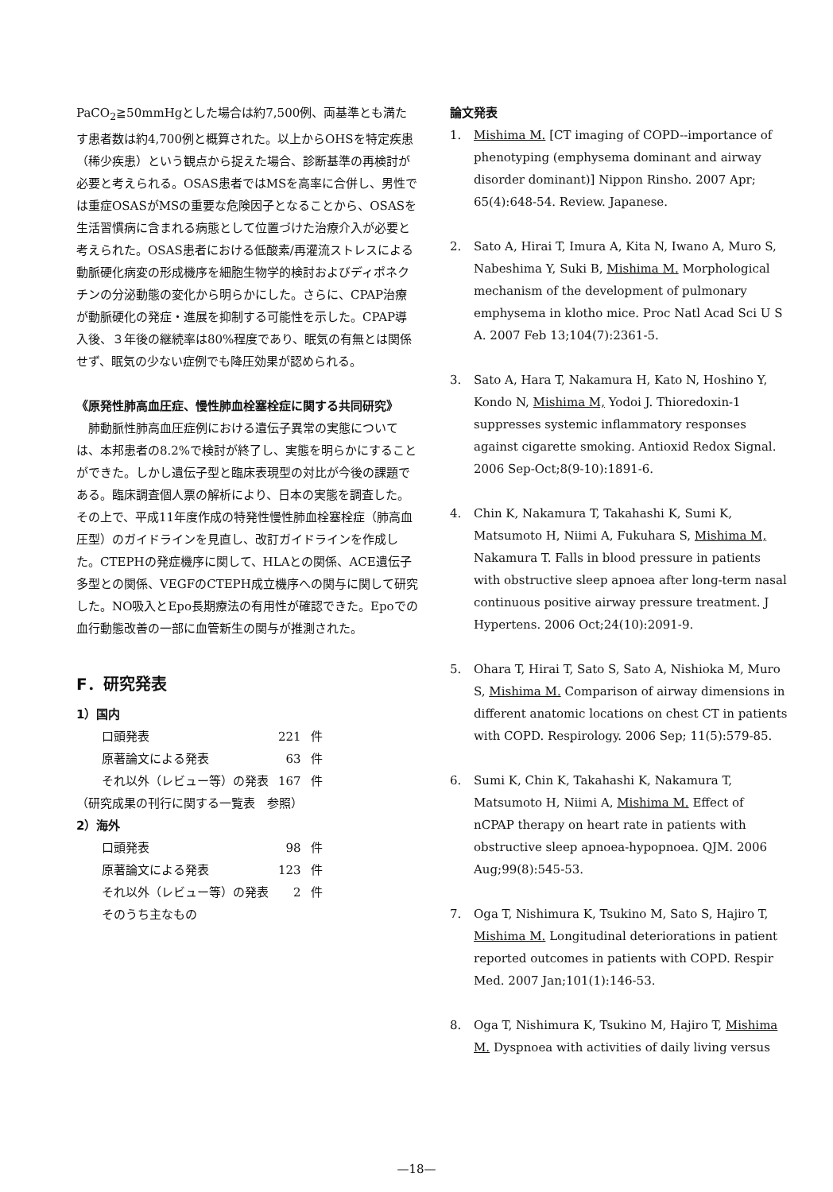PaCO<sub>2</sub>≧50mmHgとした場合は約7,500例、両基準とも満たす患者数は約4,700例と概算された。以上からOHSを特定疾患（稀少疾患）という観点から捉えた場合、診断基準の再検討が必要と考えられる。OSAS患者ではMSを高率に合併し、男性では重症OSASがMSの重要な危険因子となることから、OSASを生活習慣病に含まれる病態として位置づけた治療介入が必要と考えられた。OSAS患者における低酸素/再灌流ストレスによる動脈硬化病変の形成機序を細胞生物学的検討およびディポネクチンの分泌動態の変化から明らかにした。さらに、CPAP治療が動脈硬化の発症・進展を抑制する可能性を示した。CPAP導入後、３年後の継続率は80%程度であり、眠気の有無とは関係せず、眠気の少ない症例でも降圧効果が認められる。
《原発性肺高血圧症、慢性肺血栓塞栓症に関する共同研究》
　肺動脈性肺高血圧症例における遺伝子異常の実態については、本邦患者の8.2%で検討が終了し、実態を明らかにすることができた。しかし遺伝子型と臨床表現型の対比が今後の課題である。臨床調査個人票の解析により、日本の実態を調査した。その上で、平成11年度作成の特発性慢性肺血栓塞栓症（肺高血圧型）のガイドラインを見直し、改訂ガイドラインを作成した。CTEPHの発症機序に関して、HLAとの関係、ACE遺伝子多型との関係、VEGFのCTEPH成立機序への関与に関して研究した。NO吸入とEpo長期療法の有用性が確認できた。Epoでの血行動態改善の一部に血管新生の関与が推測された。
F．研究発表
1）国内
| 口頭発表 | 221 | 件 |
| 原著論文による発表 | 63 | 件 |
| それ以外（レビュー等）の発表 | 167 | 件 |
（研究成果の刊行に関する一覧表　参照）
2）海外
| 口頭発表 | 98 | 件 |
| 原著論文による発表 | 123 | 件 |
| それ以外（レビュー等）の発表 | 2 | 件 |
| そのうち主なもの | | |
論文発表
1. Mishima M. [CT imaging of COPD--importance of phenotyping (emphysema dominant and airway disorder dominant)] Nippon Rinsho. 2007 Apr; 65(4):648-54. Review. Japanese.
2. Sato A, Hirai T, Imura A, Kita N, Iwano A, Muro S, Nabeshima Y, Suki B, Mishima M. Morphological mechanism of the development of pulmonary emphysema in klotho mice. Proc Natl Acad Sci U S A. 2007 Feb 13;104(7):2361-5.
3. Sato A, Hara T, Nakamura H, Kato N, Hoshino Y, Kondo N, Mishima M, Yodoi J. Thioredoxin-1 suppresses systemic inflammatory responses against cigarette smoking. Antioxid Redox Signal. 2006 Sep-Oct;8(9-10):1891-6.
4. Chin K, Nakamura T, Takahashi K, Sumi K, Matsumoto H, Niimi A, Fukuhara S, Mishima M, Nakamura T. Falls in blood pressure in patients with obstructive sleep apnoea after long-term nasal continuous positive airway pressure treatment. J Hypertens. 2006 Oct;24(10):2091-9.
5. Ohara T, Hirai T, Sato S, Sato A, Nishioka M, Muro S, Mishima M. Comparison of airway dimensions in different anatomic locations on chest CT in patients with COPD. Respirology. 2006 Sep; 11(5):579-85.
6. Sumi K, Chin K, Takahashi K, Nakamura T, Matsumoto H, Niimi A, Mishima M. Effect of nCPAP therapy on heart rate in patients with obstructive sleep apnoea-hypopnoea. QJM. 2006 Aug;99(8):545-53.
7. Oga T, Nishimura K, Tsukino M, Sato S, Hajiro T, Mishima M. Longitudinal deteriorations in patient reported outcomes in patients with COPD. Respir Med. 2007 Jan;101(1):146-53.
8. Oga T, Nishimura K, Tsukino M, Hajiro T, Mishima M. Dyspnoea with activities of daily living versus
—18—